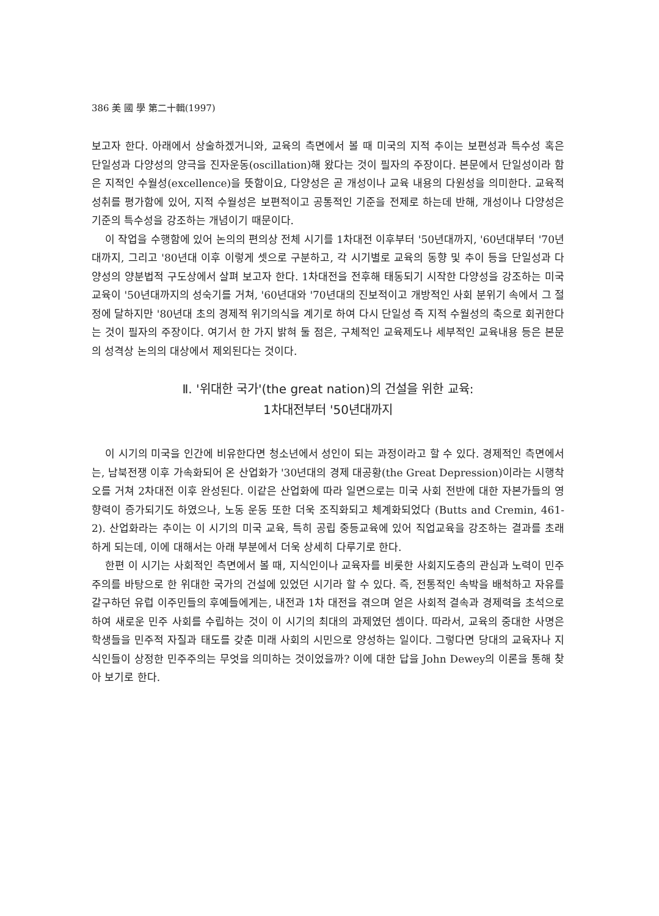386 美 國 學 第二十輯(1997)
보고자 한다. 아래에서 상술하겠거니와, 교육의 측면에서 볼 때 미국의 지적 추이는 보편성과 특수성 혹은 단일성과 다양성의 양극을 진자운동(oscillation)해 왔다는 것이 필자의 주장이다. 본문에서 단일성이라 함은 지적인 수월성(excellence)을 뜻함이요, 다양성은 곧 개성이나 교육 내용의 다원성을 의미한다. 교육적 성취를 평가함에 있어, 지적 수월성은 보편적이고 공통적인 기준을 전제로 하는데 반해, 개성이나 다양성은 기준의 특수성을 강조하는 개념이기 때문이다.
이 작업을 수행함에 있어 논의의 편의상 전체 시기를 1차대전 이후부터 '50년대까지, '60년대부터 '70년대까지, 그리고 '80년대 이후 이렇게 셋으로 구분하고, 각 시기별로 교육의 동향 및 추이 등을 단일성과 다양성의 양분법적 구도상에서 살펴 보고자 한다. 1차대전을 전후해 태동되기 시작한 다양성을 강조하는 미국교육이 '50년대까지의 성숙기를 거쳐, '60년대와 '70년대의 진보적이고 개방적인 사회 분위기 속에서 그 절정에 달하지만 '80년대 초의 경제적 위기의식을 계기로 하여 다시 단일성 즉 지적 수월성의 축으로 회귀한다는 것이 필자의 주장이다. 여기서 한 가지 밝혀 둘 점은, 구체적인 교육제도나 세부적인 교육내용 등은 본문의 성격상 논의의 대상에서 제외된다는 것이다.
Ⅱ. '위대한 국가'(the great nation)의 건설을 위한 교육:
1차대전부터 '50년대까지
이 시기의 미국을 인간에 비유한다면 청소년에서 성인이 되는 과정이라고 할 수 있다. 경제적인 측면에서는, 남북전쟁 이후 가속화되어 온 산업화가 '30년대의 경제 대공황(the Great Depression)이라는 시행착오를 거쳐 2차대전 이후 완성된다. 이같은 산업화에 따라 일면으로는 미국 사회 전반에 대한 자본가들의 영향력이 증가되기도 하였으나, 노동 운동 또한 더욱 조직화되고 체계화되었다 (Butts and Cremin, 461-2). 산업화라는 추이는 이 시기의 미국 교육, 특히 공립 중등교육에 있어 직업교육을 강조하는 결과를 초래하게 되는데, 이에 대해서는 아래 부분에서 더욱 상세히 다루기로 한다.
한편 이 시기는 사회적인 측면에서 볼 때, 지식인이나 교육자를 비롯한 사회지도층의 관심과 노력이 민주주의를 바탕으로 한 위대한 국가의 건설에 있었던 시기라 할 수 있다. 즉, 전통적인 속박을 배척하고 자유를 갈구하던 유럽 이주민들의 후예들에게는, 내전과 1차 대전을 겪으며 얻은 사회적 결속과 경제력을 초석으로 하여 새로운 민주 사회를 수립하는 것이 이 시기의 최대의 과제였던 셈이다. 따라서, 교육의 중대한 사명은 학생들을 민주적 자질과 태도를 갖춘 미래 사회의 시민으로 양성하는 일이다. 그렇다면 당대의 교육자나 지식인들이 상정한 민주주의는 무엇을 의미하는 것이었을까? 이에 대한 답을 John Dewey의 이론을 통해 찾아 보기로 한다.